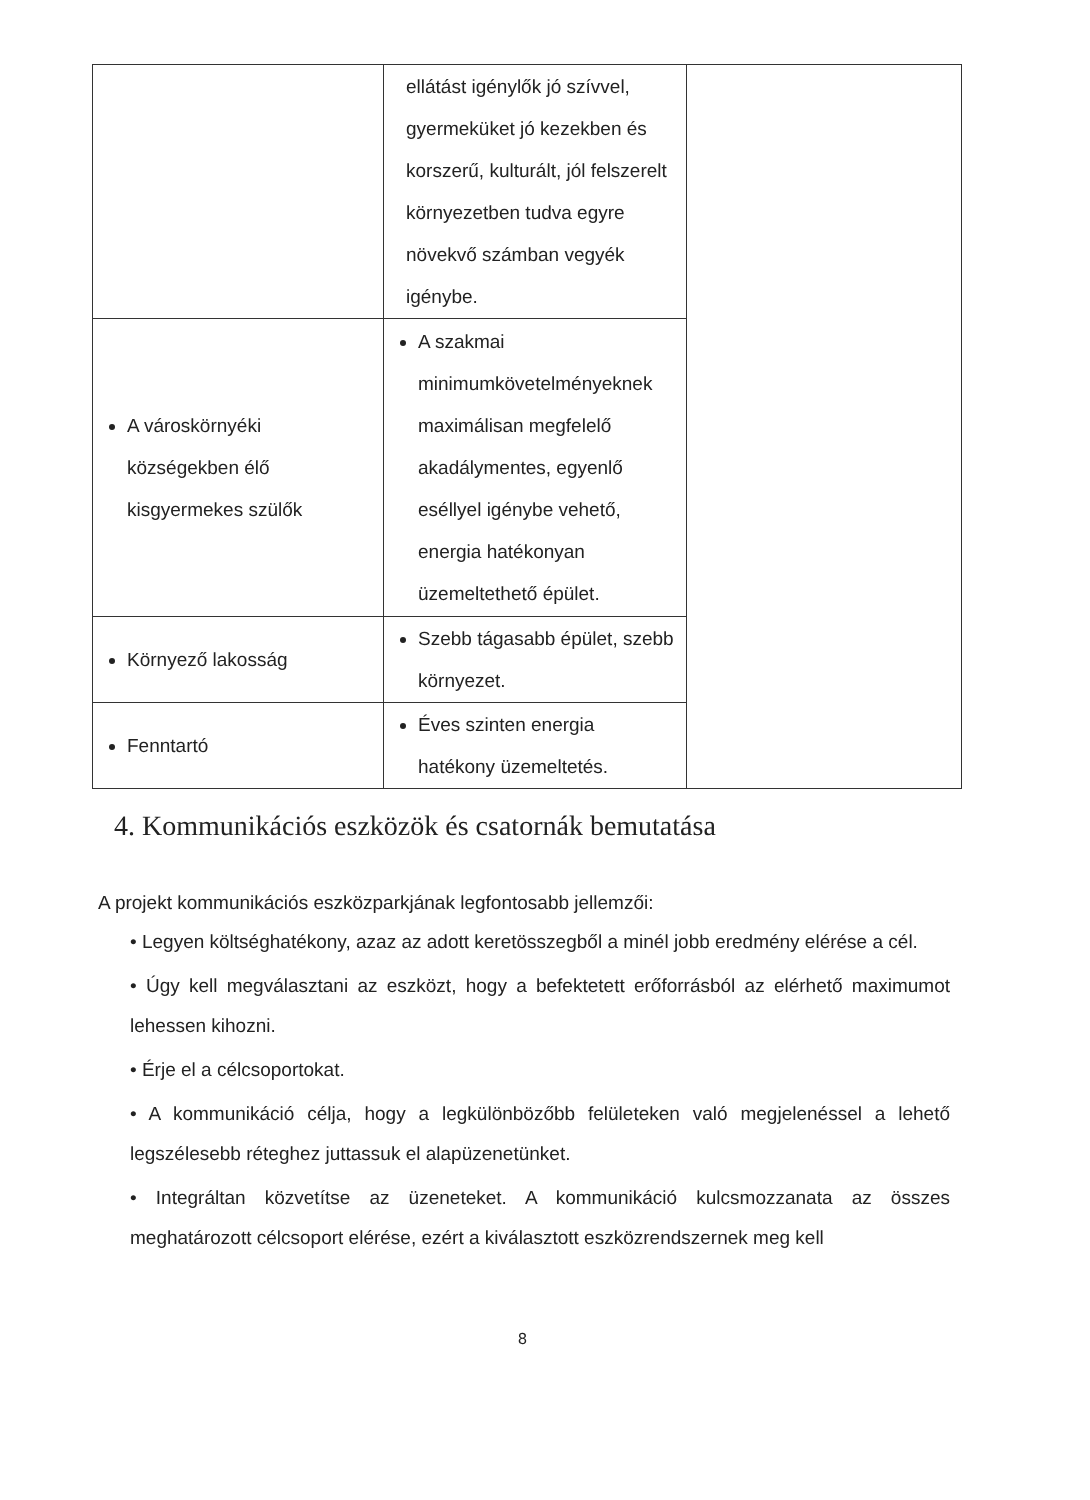| | ellátást igénylők jó szívvel, gyermeküket jó kezekben és korszerű, kulturált, jól felszerelt környezetben tudva egyre növekvő számban vegyék igénybe. | |
| A városkörnyéki községekben élő kisgyermekes szülők | A szakmai minimumkövetelményeknek maximálisan megfelelő akadálymentes, egyenlő eséllyel igénybe vehető, energia hatékonyan üzemeltethető épület. | |
| Környező lakosság | Szebb tágasabb épület, szebb környezet. | |
| Fenntartó | Éves szinten energia hatékony üzemeltetés. | |
4. Kommunikációs eszközök és csatornák bemutatása
A projekt kommunikációs eszközparkjának legfontosabb jellemzői:
• Legyen költséghatékony, azaz az adott keretösszegből a minél jobb eredmény elérése a cél.
• Úgy kell megválasztani az eszközt, hogy a befektetett erőforrásból az elérhető maximumot lehessen kihozni.
• Érje el a célcsoportokat.
• A kommunikáció célja, hogy a legkülönbözőbb felületeken való megjelenéssel a lehető legszélesebb réteghez juttassuk el alapüzenetünket.
• Integráltan közvetítse az üzeneteket. A kommunikáció kulcsmozzanata az összes meghatározott célcsoport elérése, ezért a kiválasztott eszközrendszernek meg kell
8